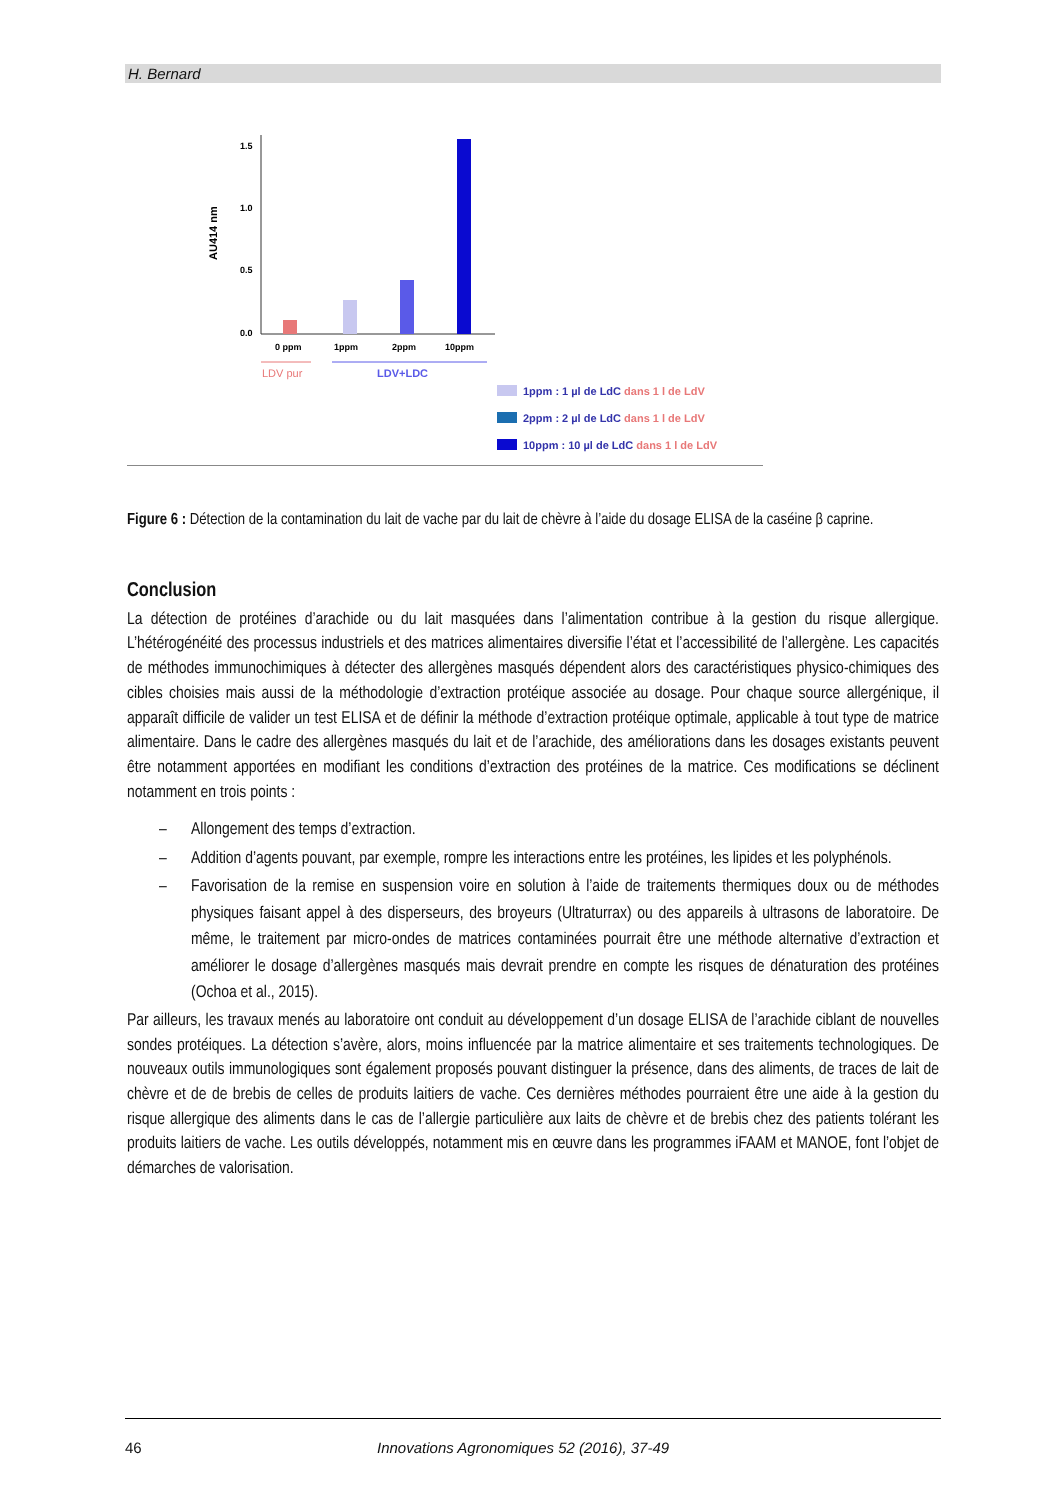H. Bernard
1.5
1.0
0.5
0.0
AU414 nm
0 ppm
1ppm
2ppm
10ppm
LDV pur
LDV+LDC
1ppm : 1 µl de LdC dans 1 l de LdV
2ppm : 2 µl de LdC dans 1 l de LdV
10ppm : 10 µl de LdC dans 1 l de LdV
Figure 6 : Détection de la contamination du lait de vache par du lait de chèvre à l’aide du dosage ELISA de la caséine β caprine.
Conclusion
La détection de protéines d’arachide ou du lait masquées dans l’alimentation contribue à la gestion du risque allergique. L’hétérogénéité des processus industriels et des matrices alimentaires diversifie l’état et l’accessibilité de l’allergène. Les capacités de méthodes immunochimiques à détecter des allergènes masqués dépendent alors des caractéristiques physico-chimiques des cibles choisies mais aussi de la méthodologie d’extraction protéique associée au dosage. Pour chaque source allergénique, il apparaît difficile de valider un test ELISA et de définir la méthode d’extraction protéique optimale, applicable à tout type de matrice alimentaire. Dans le cadre des allergènes masqués du lait et de l’arachide, des améliorations dans les dosages existants peuvent être notamment apportées en modifiant les conditions d’extraction des protéines de la matrice. Ces modifications se déclinent notamment en trois points :
– Allongement des temps d’extraction.
– Addition d’agents pouvant, par exemple, rompre les interactions entre les protéines, les lipides et les polyphénols.
– Favorisation de la remise en suspension voire en solution à l’aide de traitements thermiques doux ou de méthodes physiques faisant appel à des disperseurs, des broyeurs (Ultraturrax) ou des appareils à ultrasons de laboratoire. De même, le traitement par micro-ondes de matrices contaminées pourrait être une méthode alternative d’extraction et améliorer le dosage d’allergènes masqués mais devrait prendre en compte les risques de dénaturation des protéines (Ochoa et al., 2015).
Par ailleurs, les travaux menés au laboratoire ont conduit au développement d’un dosage ELISA de l’arachide ciblant de nouvelles sondes protéiques. La détection s’avère, alors, moins influencée par la matrice alimentaire et ses traitements technologiques. De nouveaux outils immunologiques sont également proposés pouvant distinguer la présence, dans des aliments, de traces de lait de chèvre et de de brebis de celles de produits laitiers de vache. Ces dernières méthodes pourraient être une aide à la gestion du risque allergique des aliments dans le cas de l’allergie particulière aux laits de chèvre et de brebis chez des patients tolérant les produits laitiers de vache. Les outils développés, notamment mis en œuvre dans les programmes iFAAM et MANOE, font l’objet de démarches de valorisation.
46 Innovations Agronomiques 52 (2016), 37-49